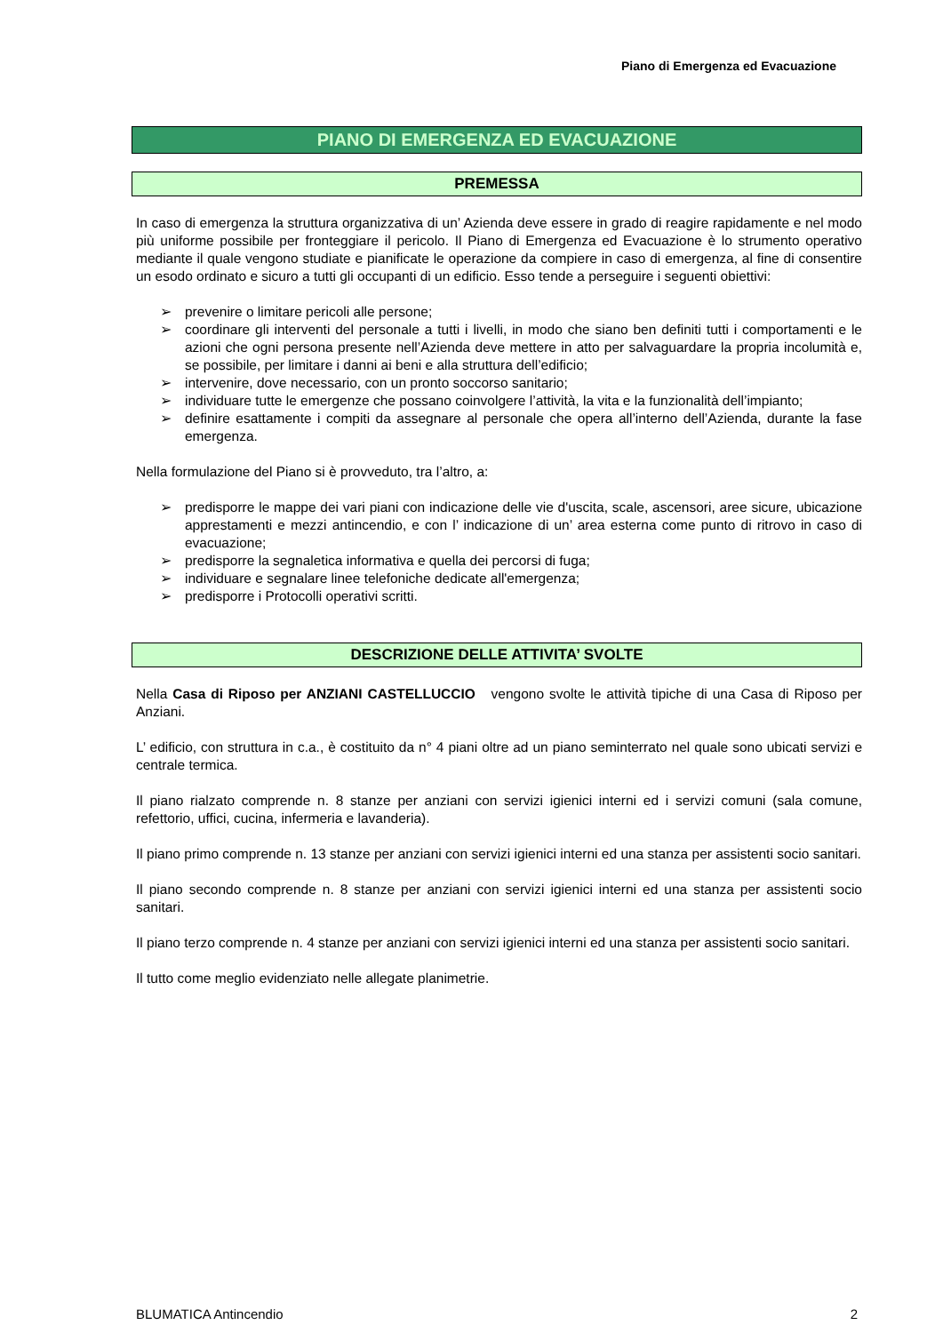Piano di Emergenza ed Evacuazione
PIANO DI EMERGENZA ED EVACUAZIONE
PREMESSA
In caso di emergenza la struttura organizzativa di un’ Azienda deve essere in grado di reagire rapidamente e nel modo più uniforme possibile per fronteggiare il pericolo. Il Piano di Emergenza ed Evacuazione è lo strumento operativo mediante il quale vengono studiate e pianificate le operazione da compiere in caso di emergenza, al fine di consentire un esodo ordinato e sicuro a tutti gli occupanti di un edificio. Esso tende a perseguire i seguenti obiettivi:
➢ prevenire o limitare pericoli alle persone;
➢ coordinare gli interventi del personale a tutti i livelli, in modo che siano ben definiti tutti i comportamenti e le azioni che ogni persona presente nell’Azienda deve mettere in atto per salvaguardare la propria incolumità e, se possibile, per limitare i danni ai beni e alla struttura dell’edificio;
➢ intervenire, dove necessario, con un pronto soccorso sanitario;
➢ individuare tutte le emergenze che possano coinvolgere l’attività, la vita e la funzionalità dell’impianto;
➢ definire esattamente i compiti da assegnare al personale che opera all’interno dell’Azienda, durante la fase emergenza.
Nella formulazione del Piano si è provveduto, tra l’altro, a:
➢ predisporre le mappe dei vari piani con indicazione delle vie d'uscita, scale, ascensori, aree sicure, ubicazione apprestamenti e mezzi antincendio, e con l’ indicazione di un’ area esterna come punto di ritrovo in caso di evacuazione;
➢ predisporre la segnaletica informativa e quella dei percorsi di fuga;
➢ individuare e segnalare linee telefoniche dedicate all'emergenza;
➢ predisporre i Protocolli operativi scritti.
DESCRIZIONE DELLE ATTIVITA’ SVOLTE
Nella Casa di Riposo per ANZIANI CASTELLUCCIO vengono svolte le attività tipiche di una Casa di Riposo per Anziani.
L’ edificio, con struttura in c.a., è costituito da n° 4 piani oltre ad un piano seminterrato nel quale sono ubicati servizi e centrale termica.
Il piano rialzato comprende n. 8 stanze per anziani con servizi igienici interni ed i servizi comuni (sala comune, refettorio, uffici, cucina, infermeria e lavanderia).
Il piano primo comprende n. 13 stanze per anziani con servizi igienici interni ed una stanza per assistenti socio sanitari.
Il piano secondo comprende n. 8 stanze per anziani con servizi igienici interni ed una stanza per assistenti socio sanitari.
Il piano terzo comprende n. 4 stanze per anziani con servizi igienici interni ed una stanza per assistenti socio sanitari.
Il tutto come meglio evidenziato nelle allegate planimetrie.
BLUMATICA Antincendio 2